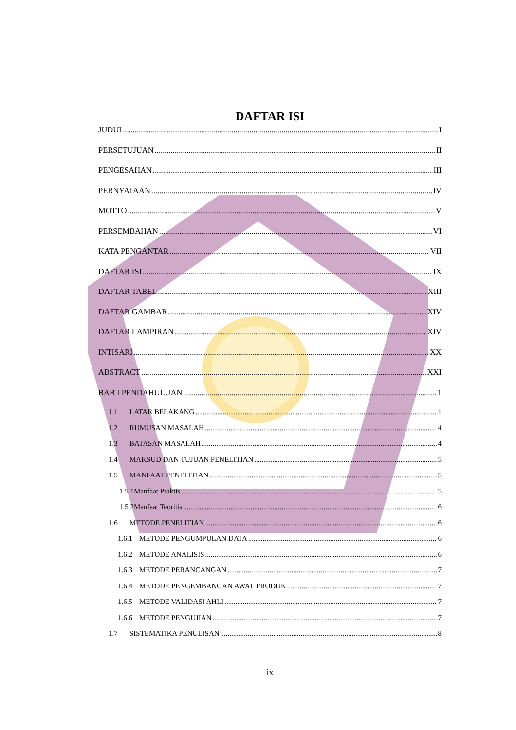DAFTAR ISI
JUDUL I
PERSETUJUAN II
PENGESAHAN III
PERNYATAAN IV
MOTTO V
PERSEMBAHAN VI
KATA PENGANTAR VII
DAFTAR ISI IX
DAFTAR TABEL XIII
DAFTAR GAMBAR XIV
DAFTAR LAMPIRAN XIV
INTISARI XX
ABSTRACT XXI
BAB I PENDAHULUAN 1
1.1 LATAR BELAKANG 1
1.2 RUMUSAN MASALAH 4
1.3 BATASAN MASALAH 4
1.4 MAKSUD DAN TUJUAN PENELITIAN 5
1.5 MANFAAT PENELITIAN 5
1.5.1Manfaat Praktis 5
1.5.2Manfaat Teoritis 6
1.6 METODE PENELITIAN 6
1.6.1 METODE PENGUMPULAN DATA 6
1.6.2 METODE ANALISIS 6
1.6.3 METODE PERANCANGAN 7
1.6.4 METODE PENGEMBANGAN AWAL PRODUK 7
1.6.5 METODE VALIDASI AHLI 7
1.6.6 METODE PENGUJIAN 7
1.7 SISTEMATIKA PENULISAN 8
ix